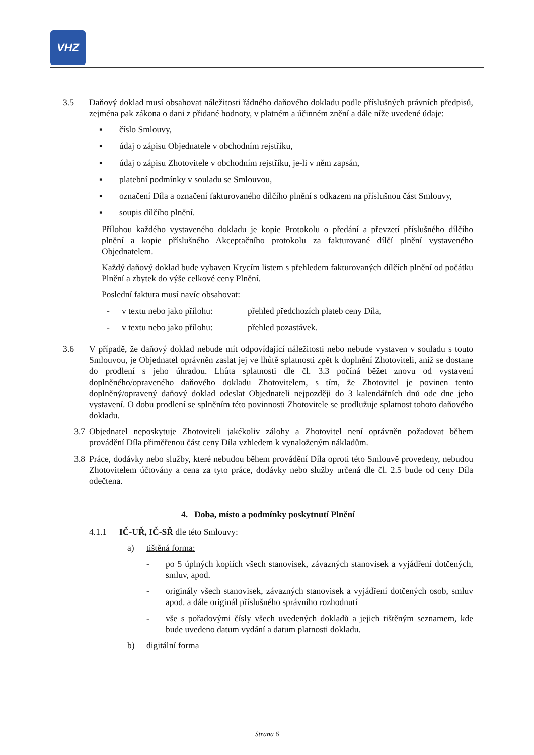VHZ
3.5 Daňový doklad musí obsahovat náležitosti řádného daňového dokladu podle příslušných právních předpisů, zejména pak zákona o dani z přidané hodnoty, v platném a účinném znění a dále níže uvedené údaje:
▪ číslo Smlouvy,
▪ údaj o zápisu Objednatele v obchodním rejstříku,
▪ údaj o zápisu Zhotovitele v obchodním rejstříku, je-li v něm zapsán,
▪ platební podmínky v souladu se Smlouvou,
▪ označení Díla a označení fakturovaného dílčího plnění s odkazem na příslušnou část Smlouvy,
▪ soupis dílčího plnění.
Přílohou každého vystaveného dokladu je kopie Protokolu o předání a převzetí příslušného dílčího plnění a kopie příslušného Akceptačního protokolu za fakturované dílčí plnění vystaveného Objednatelem.
Každý daňový doklad bude vybaven Krycím listem s přehledem fakturovaných dílčích plnění od počátku Plnění a zbytek do výše celkové ceny Plnění.
Poslední faktura musí navíc obsahovat:
- v textu nebo jako přílohu: přehled předchozích plateb ceny Díla,
- v textu nebo jako přílohu: přehled pozastávek.
3.6 V případě, že daňový doklad nebude mít odpovídající náležitosti nebo nebude vystaven v souladu s touto Smlouvou, je Objednatel oprávněn zaslat jej ve lhůtě splatnosti zpět k doplnění Zhotoviteli, aniž se dostane do prodlení s jeho úhradou. Lhůta splatnosti dle čl. 3.3 počíná běžet znovu od vystavení doplněného/opraveného daňového dokladu Zhotovitelem, s tím, že Zhotovitel je povinen tento doplněný/opravený daňový doklad odeslat Objednateli nejpozději do 3 kalendářních dnů ode dne jeho vystavení. O dobu prodlení se splněním této povinnosti Zhotovitele se prodlužuje splatnost tohoto daňového dokladu.
3.7 Objednatel neposkytuje Zhotoviteli jakékoliv zálohy a Zhotovitel není oprávněn požadovat během provádění Díla přiměřenou část ceny Díla vzhledem k vynaloženým nákladům.
3.8 Práce, dodávky nebo služby, které nebudou během provádění Díla oproti této Smlouvě provedeny, nebudou Zhotovitelem účtovány a cena za tyto práce, dodávky nebo služby určená dle čl. 2.5 bude od ceny Díla odečtena.
4. Doba, místo a podmínky poskytnutí Plnění
4.1.1 IČ-UŘ, IČ-SŘ dle této Smlouvy:
a) tištěná forma:
- po 5 úplných kopiích všech stanovisek, závazných stanovisek a vyjádření dotčených, smluv, apod.
- originály všech stanovisek, závazných stanovisek a vyjádření dotčených osob, smluv apod. a dále originál příslušného správního rozhodnutí
- vše s pořadovými čísly všech uvedených dokladů a jejich tištěným seznamem, kde bude uvedeno datum vydání a datum platnosti dokladu.
b) digitální forma
Strana 6